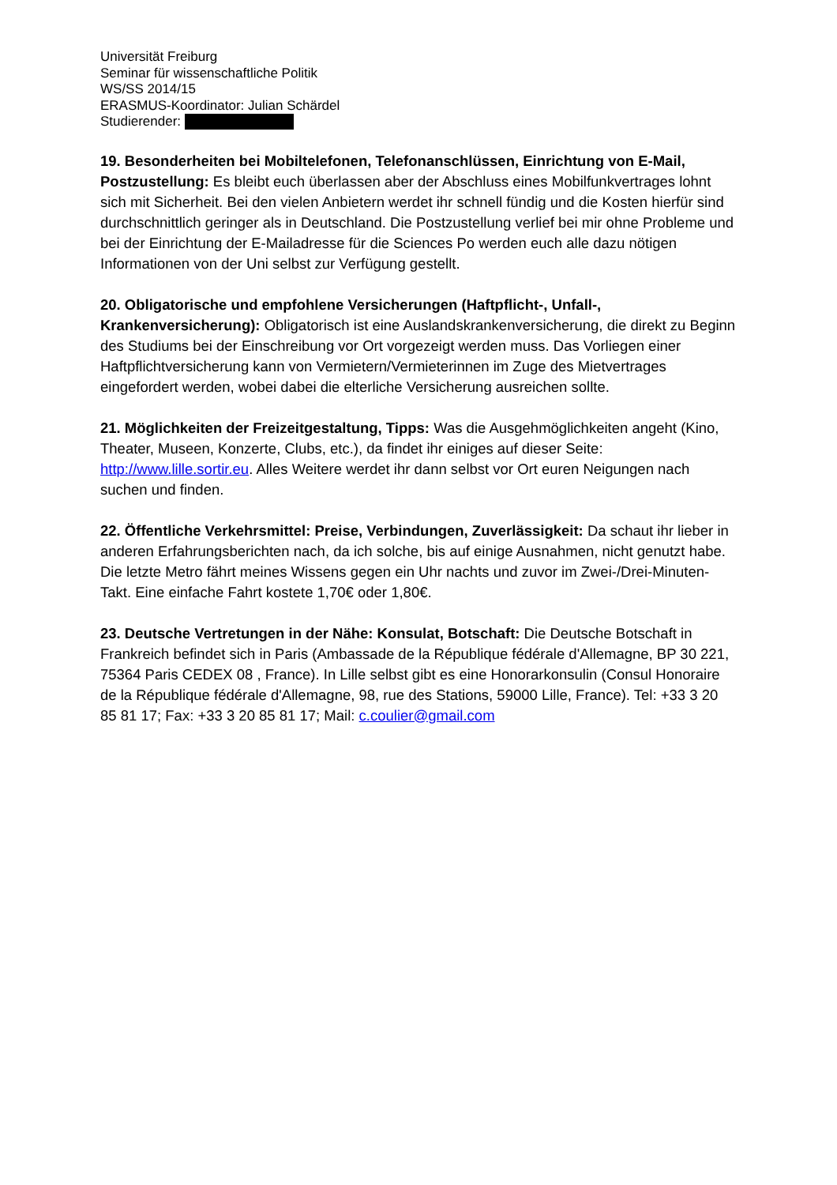Universität Freiburg
Seminar für wissenschaftliche Politik
WS/SS 2014/15
ERASMUS-Koordinator: Julian Schärdel
Studierender:
19. Besonderheiten bei Mobiltelefonen, Telefonanschlüssen, Einrichtung von E-Mail, Postzustellung: Es bleibt euch überlassen aber der Abschluss eines Mobilfunkvertrages lohnt sich mit Sicherheit. Bei den vielen Anbietern werdet ihr schnell fündig und die Kosten hierfür sind durchschnittlich geringer als in Deutschland. Die Postzustellung verlief bei mir ohne Probleme und bei der Einrichtung der E-Mailadresse für die Sciences Po werden euch alle dazu nötigen Informationen von der Uni selbst zur Verfügung gestellt.
20. Obligatorische und empfohlene Versicherungen (Haftpflicht-, Unfall-, Krankenversicherung): Obligatorisch ist eine Auslandskrankenversicherung, die direkt zu Beginn des Studiums bei der Einschreibung vor Ort vorgezeigt werden muss. Das Vorliegen einer Haftpflichtversicherung kann von Vermietern/Vermieterinnen im Zuge des Mietvertrages eingefordert werden, wobei dabei die elterliche Versicherung ausreichen sollte.
21. Möglichkeiten der Freizeitgestaltung, Tipps: Was die Ausgehmöglichkeiten angeht (Kino, Theater, Museen, Konzerte, Clubs, etc.), da findet ihr einiges auf dieser Seite: http://www.lille.sortir.eu. Alles Weitere werdet ihr dann selbst vor Ort euren Neigungen nach suchen und finden.
22. Öffentliche Verkehrsmittel: Preise, Verbindungen, Zuverlässigkeit: Da schaut ihr lieber in anderen Erfahrungsberichten nach, da ich solche, bis auf einige Ausnahmen, nicht genutzt habe. Die letzte Metro fährt meines Wissens gegen ein Uhr nachts und zuvor im Zwei-/Drei-Minuten-Takt. Eine einfache Fahrt kostete 1,70€ oder 1,80€.
23. Deutsche Vertretungen in der Nähe: Konsulat, Botschaft: Die Deutsche Botschaft in Frankreich befindet sich in Paris (Ambassade de la République fédérale d'Allemagne, BP 30 221, 75364 Paris CEDEX 08 , France). In Lille selbst gibt es eine Honorarkonsulin (Consul Honoraire de la République fédérale d'Allemagne, 98, rue des Stations, 59000 Lille, France). Tel: +33 3 20 85 81 17; Fax: +33 3 20 85 81 17; Mail: c.coulier@gmail.com